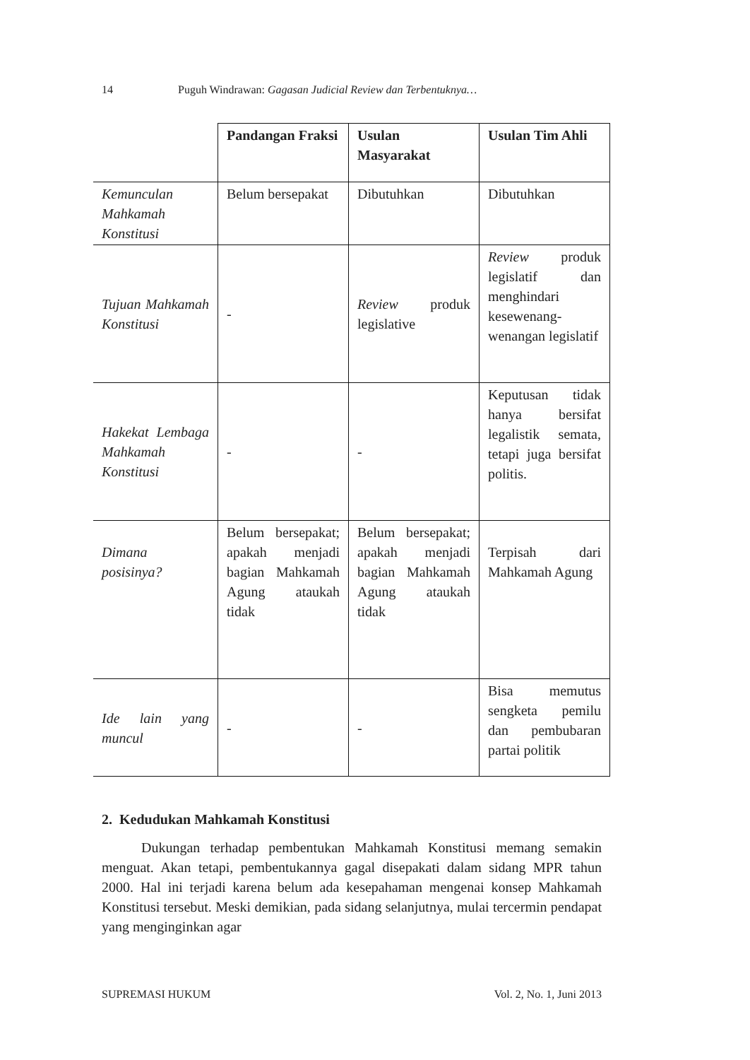14 Puguh Windrawan: Gagasan Judicial Review dan Terbentuknya…
| | Pandangan Fraksi | Usulan Masyarakat | Usulan Tim Ahli |
| Kemunculan Mahkamah Konstitusi | Belum bersepakat | Dibutuhkan | Dibutuhkan |
| Tujuan Mahkamah Konstitusi | - | Review produk legislative | Review produk legislatif dan menghindari kesewenang-wenangan legislatif |
| Hakekat Lembaga Mahkamah Konstitusi | - | - | Keputusan tidak hanya bersifat legalistik semata, tetapi juga bersifat politis. |
| Dimana posisinya? | Belum bersepakat; apakah menjadi bagian Mahkamah Agung ataukah tidak | Belum bersepakat; apakah menjadi bagian Mahkamah Agung ataukah tidak | Terpisah dari Mahkamah Agung |
| Ide lain yang muncul | - | - | Bisa memutus sengketa pemilu dan pembubaran partai politik |
2. Kedudukan Mahkamah Konstitusi
Dukungan terhadap pembentukan Mahkamah Konstitusi memang semakin menguat. Akan tetapi, pembentukannya gagal disepakati dalam sidang MPR tahun 2000. Hal ini terjadi karena belum ada kesepahaman mengenai konsep Mahkamah Konstitusi tersebut. Meski demikian, pada sidang selanjutnya, mulai tercermin pendapat yang menginginkan agar
SUPREMASI HUKUM Vol. 2, No. 1, Juni 2013